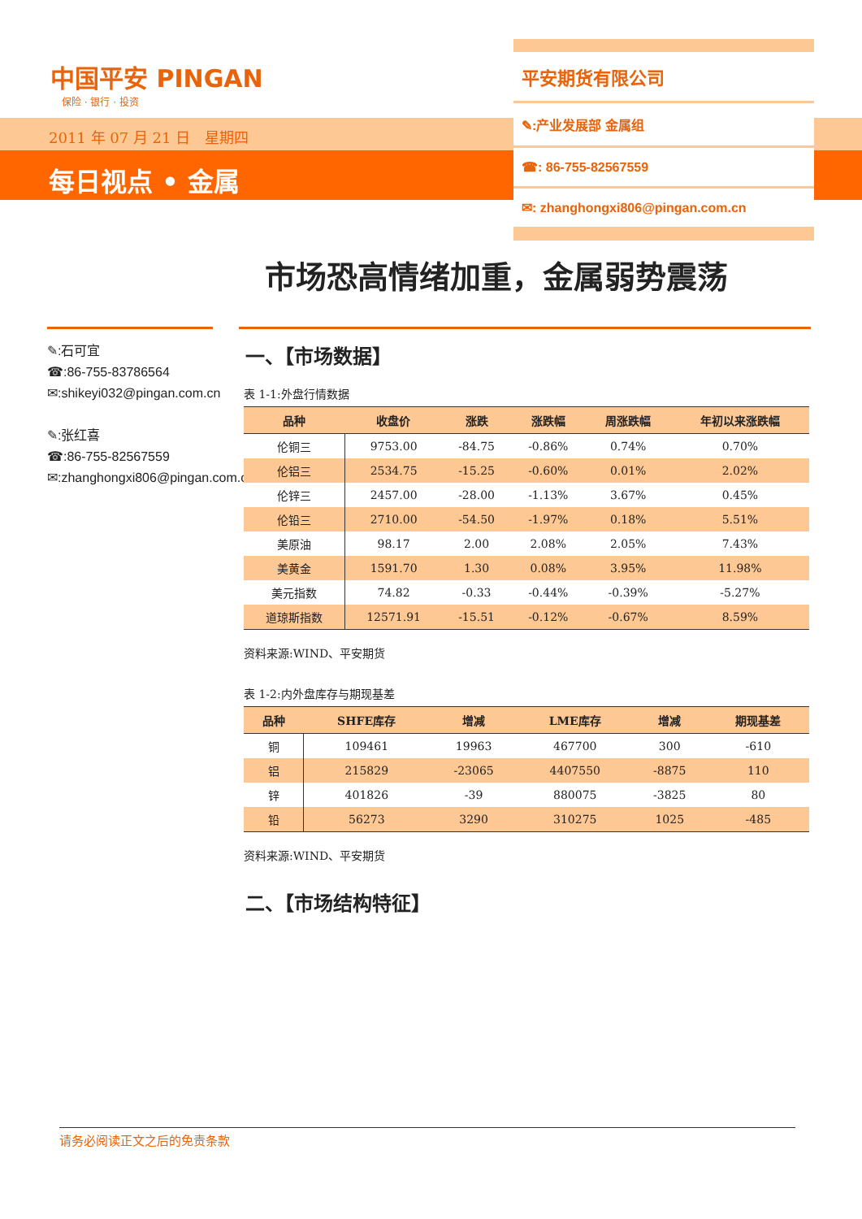中国平安 PINGAN
保险 · 银行 · 投资
2011 年 07 月 21 日　星期四
每日视点 • 金属
平安期货有限公司
✎:产业发展部 金属组
☎: 86-755-82567559
✉: zhanghongxi806@pingan.com.cn
市场恐高情绪加重，金属弱势震荡
✎:石可宜
☎:86-755-83786564
✉:shikeyi032@pingan.com.cn
✎:张红喜
☎:86-755-82567559
✉:zhanghongxi806@pingan.com.cn
一、【市场数据】
表 1-1:外盘行情数据
| 品种 | 收盘价 | 涨跌 | 涨跌幅 | 周涨跌幅 | 年初以来涨跌幅 |
| --- | --- | --- | --- | --- | --- |
| 伦铜三 | 9753.00 | -84.75 | -0.86% | 0.74% | 0.70% |
| 伦铝三 | 2534.75 | -15.25 | -0.60% | 0.01% | 2.02% |
| 伦锌三 | 2457.00 | -28.00 | -1.13% | 3.67% | 0.45% |
| 伦铅三 | 2710.00 | -54.50 | -1.97% | 0.18% | 5.51% |
| 美原油 | 98.17 | 2.00 | 2.08% | 2.05% | 7.43% |
| 美黄金 | 1591.70 | 1.30 | 0.08% | 3.95% | 11.98% |
| 美元指数 | 74.82 | -0.33 | -0.44% | -0.39% | -5.27% |
| 道琼斯指数 | 12571.91 | -15.51 | -0.12% | -0.67% | 8.59% |
资料来源:WIND、平安期货
表 1-2:内外盘库存与期现基差
| 品种 | SHFE库存 | 增减 | LME库存 | 增减 | 期现基差 |
| --- | --- | --- | --- | --- | --- |
| 铜 | 109461 | 19963 | 467700 | 300 | -610 |
| 铝 | 215829 | -23065 | 4407550 | -8875 | 110 |
| 锌 | 401826 | -39 | 880075 | -3825 | 80 |
| 铅 | 56273 | 3290 | 310275 | 1025 | -485 |
资料来源:WIND、平安期货
二、【市场结构特征】
请务必阅读正文之后的免责条款